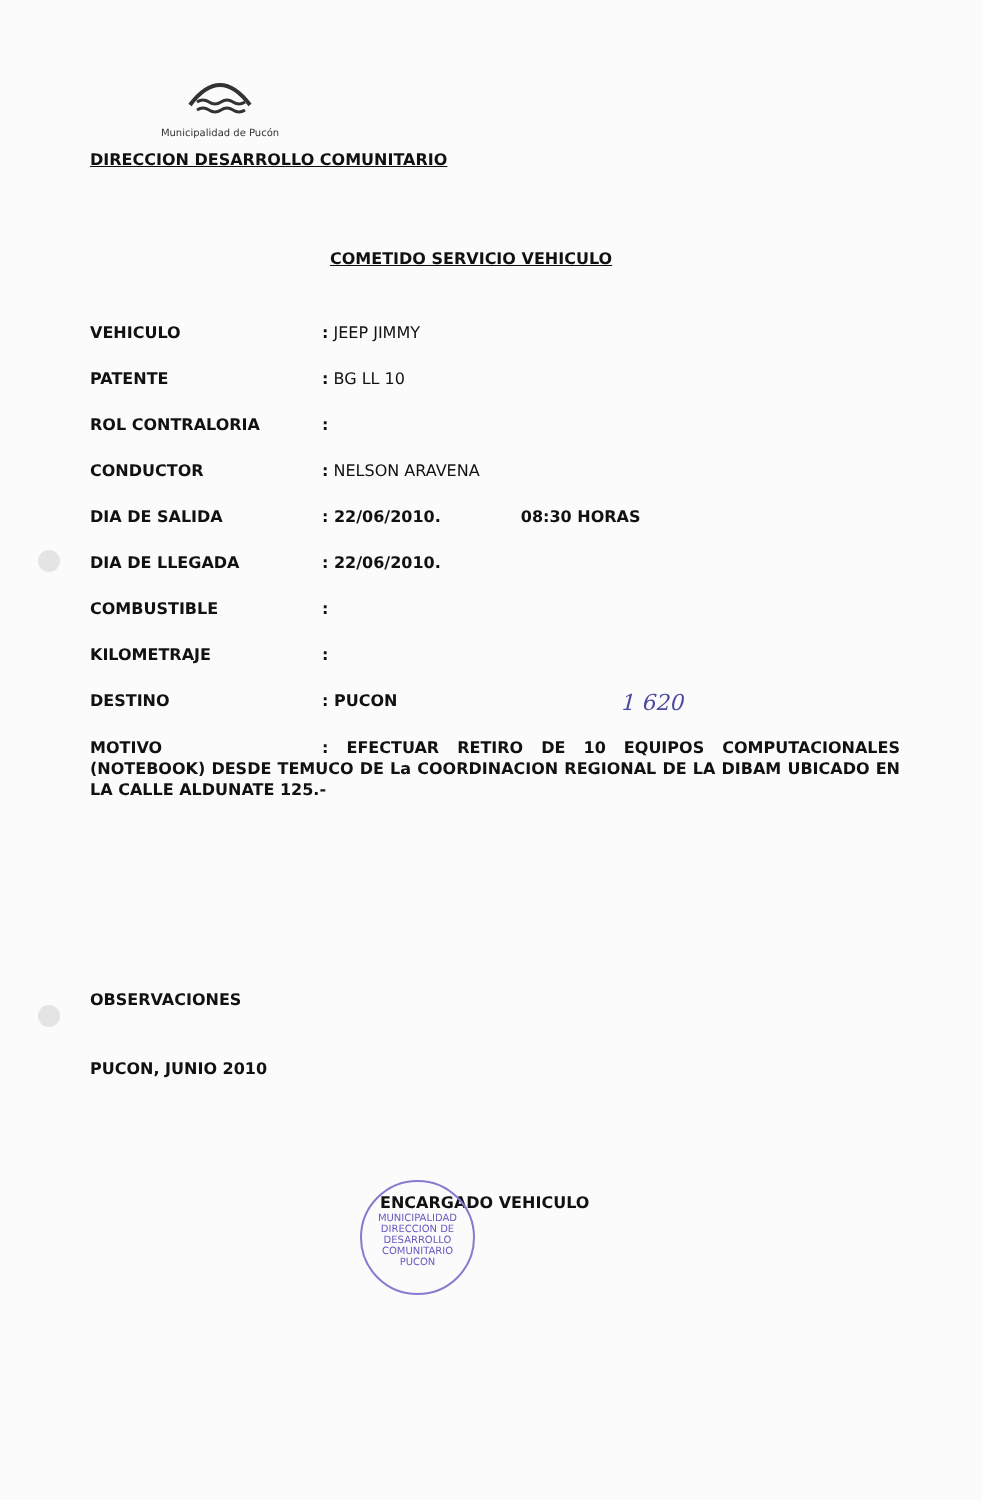Municipalidad de Pucón
DIRECCION DESARROLLO COMUNITARIO
COMETIDO SERVICIO VEHICULO
VEHICULO: JEEP JIMMY
PATENTE: BG LL 10
ROL CONTRALORIA:
CONDUCTOR: NELSON ARAVENA
DIA DE SALIDA: 22/06/2010. 08:30 HORAS
DIA DE LLEGADA: 22/06/2010.
COMBUSTIBLE:
KILOMETRAJE:
DESTINO: PUCON
MOTIVO: EFECTUAR RETIRO DE 10 EQUIPOS COMPUTACIONALES (NOTEBOOK) DESDE TEMUCO DE La COORDINACION REGIONAL DE LA DIBAM UBICADO EN LA CALLE ALDUNATE 125.-
OBSERVACIONES
PUCON, JUNIO 2010
ENCARGADO VEHICULO
1 620
MUNICIPALIDAD
DIRECCION DE
DESARROLLO
COMUNITARIO
PUCON